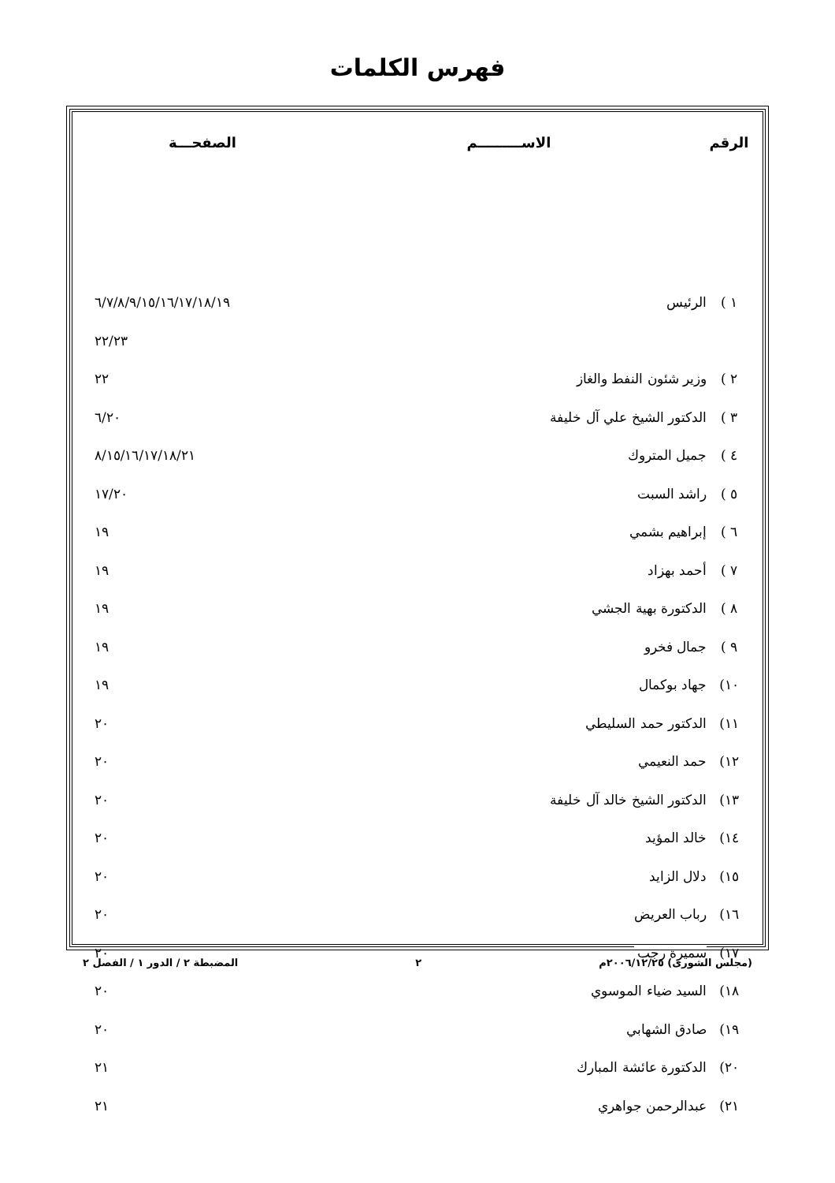فهرس الكلمات
| الرقم | الاســـــــــم | الصفحـــة |
| --- | --- | --- |
| ١ ) | الرئيس | ٦/٧/٨/٩/١٥/١٦/١٧/١٨/١٩ |
| | | ٢٢/٢٣ |
| ٢ ) | وزير شئون النفط والغاز | ٢٢ |
| ٣ ) | الدكتور الشيخ علي آل خليفة | ٦/٢٠ |
| ٤ ) | جميل المتروك | ٨/١٥/١٦/١٧/١٨/٢١ |
| ٥ ) | راشد السبت | ١٧/٢٠ |
| ٦ ) | إبراهيم بشمي | ١٩ |
| ٧ ) | أحمد بهزاد | ١٩ |
| ٨ ) | الدكتورة بهية الجشي | ١٩ |
| ٩ ) | جمال فخرو | ١٩ |
| ١٠) | جهاد بوكمال | ١٩ |
| ١١) | الدكتور حمد السليطي | ٢٠ |
| ١٢) | حمد النعيمي | ٢٠ |
| ١٣) | الدكتور الشيخ خالد آل خليفة | ٢٠ |
| ١٤) | خالد المؤيد | ٢٠ |
| ١٥) | دلال الزايد | ٢٠ |
| ١٦) | رباب العريض | ٢٠ |
| ١٧) | سميرة رجب | ٢٠ |
| ١٨) | السيد ضياء الموسوي | ٢٠ |
| ١٩) | صادق الشهابي | ٢٠ |
| ٢٠) | الدكتورة عائشة المبارك | ٢١ |
| ٢١) | عبدالرحمن جواهري | ٢١ |
(مجلس الشورى) ٢٠٠٦/١٢/٢٥م ٢ المضبطة ٢ / الدور ١ / الفصل ٢